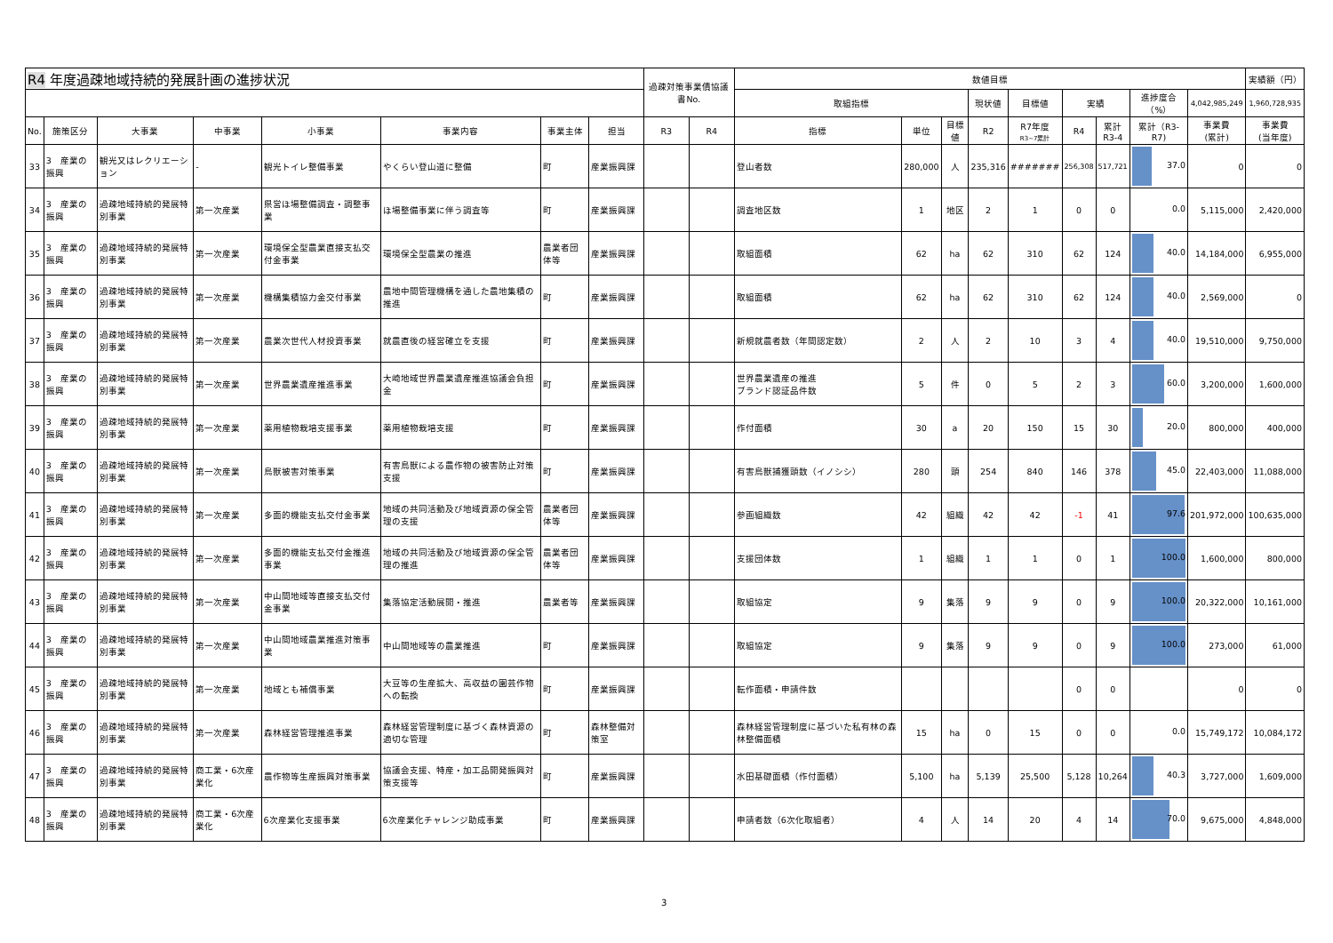| R4 年度過疎地域持続的発展計画の進捗状況 | | | | | | | | 過疎対策事業債協議書No. | | 数値目標 | | | | | | | | | 実績額（円） |
| --- | --- | --- | --- | --- | --- | --- | --- | --- | --- | --- | --- | --- | --- | --- | --- | --- | --- | --- | --- |
| | | | | | | | | | | 取組指標 | | | 現状値 | 目標値 | 実績 | | 進捗度合（%） | 4,042,985,249 | 1,960,728,935 |
| No. | 施策区分 | 大事業 | 中事業 | 小事業 | 事業内容 | 事業主体 | 担当 | R3 | R4 | 指標 | 単位 | 目標値 | R2 | R7年度 R3~7累計 | R4 | 累計 R3-4 | 累計（R3-R7) | 事業費 (累計) | 事業費 (当年度) |
| 33 | 3 産業の振興 | 観光又はレクリエーション | - | 観光トイレ整備事業 | やくらい登山道に整備 | 町 | 産業振興課 | | | 登山者数 | 280,000 | 人 | 235,316 | ####### | 256,308 | 517,721 | 37.0 | 0 | 0 |
| 34 | 3 産業の振興 | 過疎地域持続的発展特別事業 | 第一次産業 | 県営ほ場整備調査・調整事業 | ほ場整備事業に伴う調査等 | 町 | 産業振興課 | | | 調査地区数 | 1 | 地区 | 2 | 1 | 0 | 0 | 0.0 | 5,115,000 | 2,420,000 |
| 35 | 3 産業の振興 | 過疎地域持続的発展特別事業 | 第一次産業 | 環境保全型農業直接支払交付金事業 | 環境保全型農業の推進 | 農業者団体等 | 産業振興課 | | | 取組面積 | 62 | ha | 62 | 310 | 62 | 124 | 40.0 | 14,184,000 | 6,955,000 |
| 36 | 3 産業の振興 | 過疎地域持続的発展特別事業 | 第一次産業 | 機構集積協力金交付事業 | 農地中間管理機構を通した農地集積の推進 | 町 | 産業振興課 | | | 取組面積 | 62 | ha | 62 | 310 | 62 | 124 | 40.0 | 2,569,000 | 0 |
| 37 | 3 産業の振興 | 過疎地域持続的発展特別事業 | 第一次産業 | 農業次世代人材投資事業 | 就農直後の経営確立を支援 | 町 | 産業振興課 | | | 新規就農者数（年間認定数） | 2 | 人 | 2 | 10 | 3 | 4 | 40.0 | 19,510,000 | 9,750,000 |
| 38 | 3 産業の振興 | 過疎地域持続的発展特別事業 | 第一次産業 | 世界農業遺産推進事業 | 大崎地域世界農業遺産推進協議会負担金 | 町 | 産業振興課 | | | 世界農業遺産の推進 ブランド認証品件数 | 5 | 件 | 0 | 5 | 2 | 3 | 60.0 | 3,200,000 | 1,600,000 |
| 39 | 3 産業の振興 | 過疎地域持続的発展特別事業 | 第一次産業 | 薬用植物栽培支援事業 | 薬用植物栽培支援 | 町 | 産業振興課 | | | 作付面積 | 30 | a | 20 | 150 | 15 | 30 | 20.0 | 800,000 | 400,000 |
| 40 | 3 産業の振興 | 過疎地域持続的発展特別事業 | 第一次産業 | 鳥獣被害対策事業 | 有害鳥獣による農作物の被害防止対策支援 | 町 | 産業振興課 | | | 有害鳥獣捕獲頭数（イノシシ） | 280 | 頭 | 254 | 840 | 146 | 378 | 45.0 | 22,403,000 | 11,088,000 |
| 41 | 3 産業の振興 | 過疎地域持続的発展特別事業 | 第一次産業 | 多面的機能支払交付金事業 | 地域の共同活動及び地域資源の保全管理の支援 | 農業者団体等 | 産業振興課 | | | 参画組織数 | 42 | 組織 | 42 | 42 | -1 | 41 | 97.6 | 201,972,000 | 100,635,000 |
| 42 | 3 産業の振興 | 過疎地域持続的発展特別事業 | 第一次産業 | 多面的機能支払交付金推進事業 | 地域の共同活動及び地域資源の保全管理の推進 | 農業者団体等 | 産業振興課 | | | 支援団体数 | 1 | 組織 | 1 | 1 | 0 | 1 | 100.0 | 1,600,000 | 800,000 |
| 43 | 3 産業の振興 | 過疎地域持続的発展特別事業 | 第一次産業 | 中山間地域等直接支払交付金事業 | 集落協定活動展開・推進 | 農業者等 | 産業振興課 | | | 取組協定 | 9 | 集落 | 9 | 9 | 0 | 9 | 100.0 | 20,322,000 | 10,161,000 |
| 44 | 3 産業の振興 | 過疎地域持続的発展特別事業 | 第一次産業 | 中山間地域農業推進対策事業 | 中山間地域等の農業推進 | 町 | 産業振興課 | | | 取組協定 | 9 | 集落 | 9 | 9 | 0 | 9 | 100.0 | 273,000 | 61,000 |
| 45 | 3 産業の振興 | 過疎地域持続的発展特別事業 | 第一次産業 | 地域とも補償事業 | 大豆等の生産拡大、高収益の園芸作物への転換 | 町 | 産業振興課 | | | 転作面積・申請件数 | | | | | 0 | 0 | | 0 | 0 |
| 46 | 3 産業の振興 | 過疎地域持続的発展特別事業 | 第一次産業 | 森林経営管理推進事業 | 森林経営管理制度に基づく森林資源の適切な管理 | 町 | 森林整備対策室 | | | 森林経営管理制度に基づいた私有林の森林整備面積 | 15 | ha | 0 | 15 | 0 | 0 | 0.0 | 15,749,172 | 10,084,172 |
| 47 | 3 産業の振興 | 過疎地域持続的発展特別事業 | 商工業・6次産業化 | 農作物等生産振興対策事業 | 協議会支援、特産・加工品開発振興対策支援等 | 町 | 産業振興課 | | | 水田基礎面積（作付面積） | 5,100 | ha | 5,139 | 25,500 | 5,128 | 10,264 | 40.3 | 3,727,000 | 1,609,000 |
| 48 | 3 産業の振興 | 過疎地域持続的発展特別事業 | 商工業・6次産業化 | 6次産業化支援事業 | 6次産業化チャレンジ助成事業 | 町 | 産業振興課 | | | 申請者数（6次化取組者） | 4 | 人 | 14 | 20 | 4 | 14 | 70.0 | 9,675,000 | 4,848,000 |
3